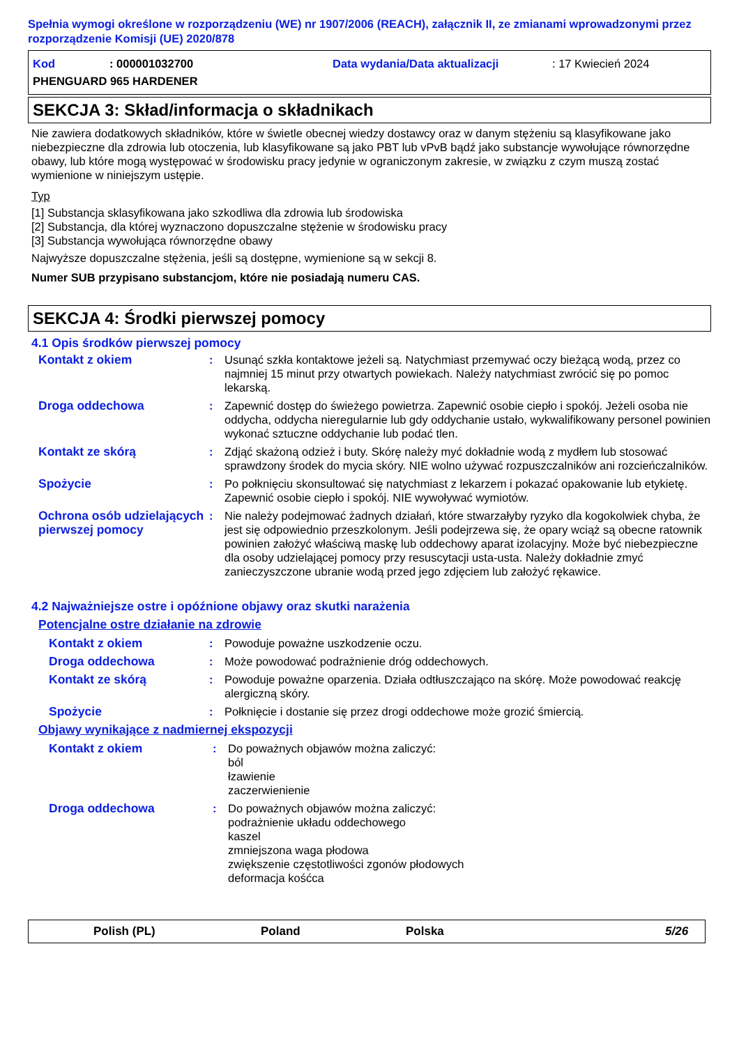Spełnia wymogi określone w rozporządzeniu (WE) nr 1907/2006 (REACH), załącznik II, ze zmianami wprowadzonymi przez rozporządzenie Komisji (UE) 2020/878
Kod: 000001032700 Data wydania/Data aktualizacji: 17 Kwiecień 2024
PHENGUARD 965 HARDENER
SEKCJA 3: Skład/informacja o składnikach
Nie zawiera dodatkowych składników, które w świetle obecnej wiedzy dostawcy oraz w danym stężeniu są klasyfikowane jako niebezpieczne dla zdrowia lub otoczenia, lub klasyfikowane są jako PBT lub vPvB bądź jako substancje wywołujące równorzędne obawy, lub które mogą występować w środowisku pracy jedynie w ograniczonym zakresie, w związku z czym muszą zostać wymienione w niniejszym ustępie.
Typ
[1] Substancja sklasyfikowana jako szkodliwa dla zdrowia lub środowiska
[2] Substancja, dla której wyznaczono dopuszczalne stężenie w środowisku pracy
[3] Substancja wywołująca równorzędne obawy
Najwyższe dopuszczalne stężenia, jeśli są dostępne, wymienione są w sekcji 8.
Numer SUB przypisano substancjom, które nie posiadają numeru CAS.
SEKCJA 4: Środki pierwszej pomocy
4.1 Opis środków pierwszej pomocy
Kontakt z okiem: Usunąć szkła kontaktowe jeżeli są. Natychmiast przemywać oczy bieżącą wodą, przez co najmniej 15 minut przy otwartych powiekach. Należy natychmiast zwrócić się po pomoc lekarską.
Droga oddechowa: Zapewnić dostęp do świeżego powietrza. Zapewnić osobie ciepło i spokój. Jeżeli osoba nie oddycha, oddycha nieregularnie lub gdy oddychanie ustało, wykwalifikowany personel powinien wykonać sztuczne oddychanie lub podać tlen.
Kontakt ze skórą: Zdjąć skażoną odzież i buty. Skórę należy myć dokładnie wodą z mydłem lub stosować sprawdzony środek do mycia skóry. NIE wolno używać rozpuszczalników ani rozcieńczalników.
Spożycie: Po połknięciu skonsultować się natychmiast z lekarzem i pokazać opakowanie lub etykietę. Zapewnić osobie ciepło i spokój. NIE wywoływać wymiotów.
Ochrona osób udzielających pierwszej pomocy: Nie należy podejmować żadnych działań, które stwarzałyby ryzyko dla kogokolwiek chyba, że jest się odpowiednio przeszkolonym. Jeśli podejrzewa się, że opary wciąż są obecne ratownik powinien założyć właściwą maskę lub oddechowy aparat izolacyjny. Może być niebezpieczne dla osoby udzielającej pomocy przy resuscytacji usta-usta. Należy dokładnie zmyć zanieczyszczone ubranie wodą przed jego zdjęciem lub założyć rękawice.
4.2 Najważniejsze ostre i opóźnione objawy oraz skutki narażenia
Potencjalne ostre działanie na zdrowie
Kontakt z okiem: Powoduje poważne uszkodzenie oczu.
Droga oddechowa: Może powodować podrażnienie dróg oddechowych.
Kontakt ze skórą: Powoduje poważne oparzenia. Działa odtłuszczająco na skórę. Może powodować reakcję alergiczną skóry.
Spożycie: Połknięcie i dostanie się przez drogi oddechowe może grozić śmiercią.
Objawy wynikające z nadmiernej ekspozycji
Kontakt z okiem: Do poważnych objawów można zaliczyć:
ból
łzawienie
zaczerwienienie
Droga oddechowa: Do poważnych objawów można zaliczyć:
podrażnienie układu oddechowego
kaszel
zmniejszona waga płodowa
zwiększenie częstotliwości zgonów płodowych
deformacja kośćca
Polish (PL) Poland Polska 5/26